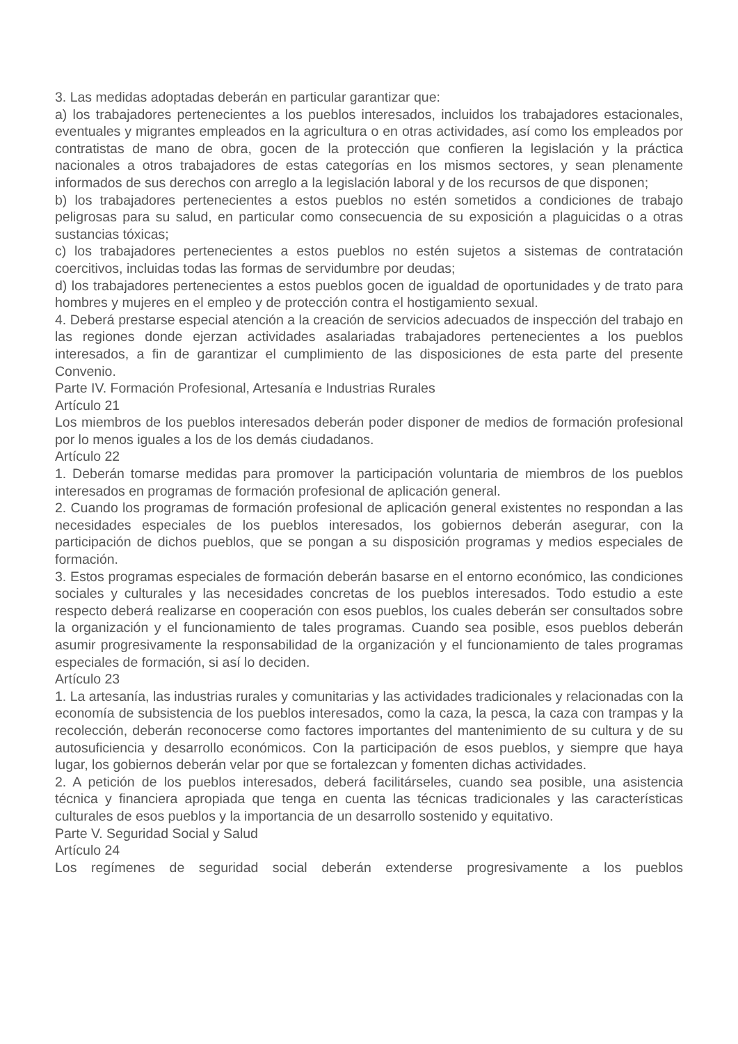3. Las medidas adoptadas deberán en particular garantizar que:
a) los trabajadores pertenecientes a los pueblos interesados, incluidos los trabajadores estacionales, eventuales y migrantes empleados en la agricultura o en otras actividades, así como los empleados por contratistas de mano de obra, gocen de la protección que confieren la legislación y la práctica nacionales a otros trabajadores de estas categorías en los mismos sectores, y sean plenamente informados de sus derechos con arreglo a la legislación laboral y de los recursos de que disponen;
b) los trabajadores pertenecientes a estos pueblos no estén sometidos a condiciones de trabajo peligrosas para su salud, en particular como consecuencia de su exposición a plaguicidas o a otras sustancias tóxicas;
c) los trabajadores pertenecientes a estos pueblos no estén sujetos a sistemas de contratación coercitivos, incluidas todas las formas de servidumbre por deudas;
d) los trabajadores pertenecientes a estos pueblos gocen de igualdad de oportunidades y de trato para hombres y mujeres en el empleo y de protección contra el hostigamiento sexual.
4. Deberá prestarse especial atención a la creación de servicios adecuados de inspección del trabajo en las regiones donde ejerzan actividades asalariadas trabajadores pertenecientes a los pueblos interesados, a fin de garantizar el cumplimiento de las disposiciones de esta parte del presente Convenio.
Parte IV. Formación Profesional, Artesanía e Industrias Rurales
Artículo 21
Los miembros de los pueblos interesados deberán poder disponer de medios de formación profesional por lo menos iguales a los de los demás ciudadanos.
Artículo 22
1. Deberán tomarse medidas para promover la participación voluntaria de miembros de los pueblos interesados en programas de formación profesional de aplicación general.
2. Cuando los programas de formación profesional de aplicación general existentes no respondan a las necesidades especiales de los pueblos interesados, los gobiernos deberán asegurar, con la participación de dichos pueblos, que se pongan a su disposición programas y medios especiales de formación.
3. Estos programas especiales de formación deberán basarse en el entorno económico, las condiciones sociales y culturales y las necesidades concretas de los pueblos interesados. Todo estudio a este respecto deberá realizarse en cooperación con esos pueblos, los cuales deberán ser consultados sobre la organización y el funcionamiento de tales programas. Cuando sea posible, esos pueblos deberán asumir progresivamente la responsabilidad de la organización y el funcionamiento de tales programas especiales de formación, si así lo deciden.
Artículo 23
1. La artesanía, las industrias rurales y comunitarias y las actividades tradicionales y relacionadas con la economía de subsistencia de los pueblos interesados, como la caza, la pesca, la caza con trampas y la recolección, deberán reconocerse como factores importantes del mantenimiento de su cultura y de su autosuficiencia y desarrollo económicos. Con la participación de esos pueblos, y siempre que haya lugar, los gobiernos deberán velar por que se fortalezcan y fomenten dichas actividades.
2. A petición de los pueblos interesados, deberá facilitárseles, cuando sea posible, una asistencia técnica y financiera apropiada que tenga en cuenta las técnicas tradicionales y las características culturales de esos pueblos y la importancia de un desarrollo sostenido y equitativo.
Parte V. Seguridad Social y Salud
Artículo 24
Los regímenes de seguridad social deberán extenderse progresivamente a los pueblos